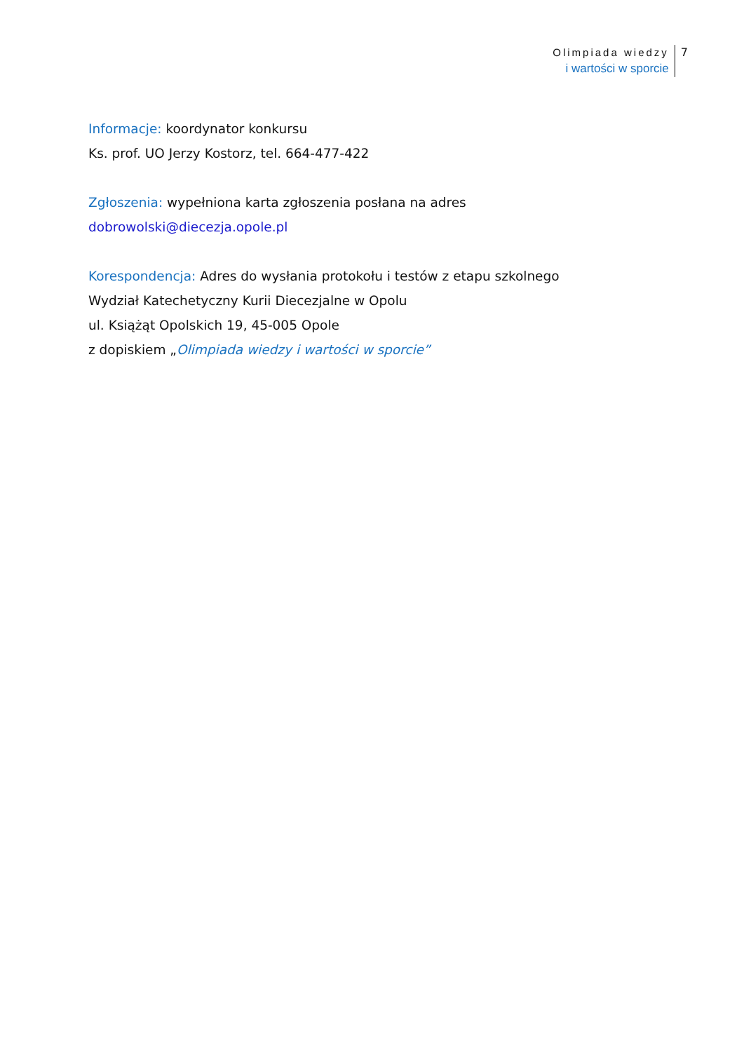Olimpiada wiedzy
i wartości w sporcie
7
Informacje: koordynator konkursu
Ks. prof. UO Jerzy Kostorz, tel. 664-477-422
Zgłoszenia: wypełniona karta zgłoszenia posłana na adres
dobrowolski@diecezja.opole.pl
Korespondencja: Adres do wysłania protokołu i testów z etapu szkolnego
Wydział Katechetyczny Kurii Diecezjalne w Opolu
ul. Książąt Opolskich 19, 45-005 Opole
z dopiskiem „Olimpiada wiedzy i wartości w sporcie”